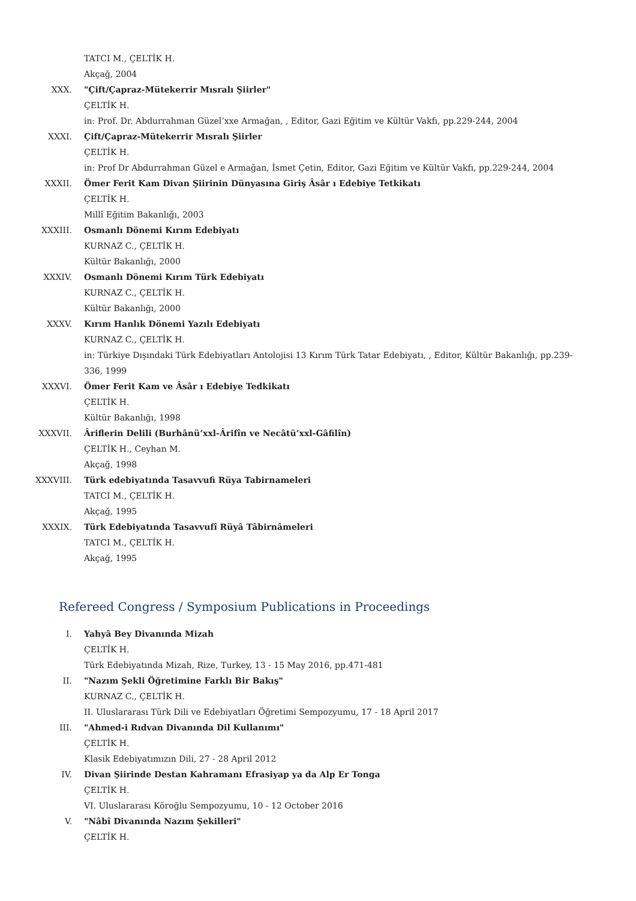TATCI M., ÇELTİK H.
Akçağ, 2004
XXX. "Çift/Çapraz-Mütekerrir Mısralı Şiirler"
ÇELTİK H.
in: Prof. Dr. Abdurrahman Güzel’xxe Armağan, , Editor, Gazi Eğitim ve Kültür Vakfı, pp.229-244, 2004
XXXI. Çift/Çapraz-Mütekerrir Mısralı Şiirler
ÇELTİK H.
in: Prof Dr Abdurrahman Güzel e Armağan, İsmet Çetin, Editor, Gazi Eğitim ve Kültür Vakfı, pp.229-244, 2004
XXXII. Ömer Ferit Kam Divan Şiirinin Dünyasına Giriş Âsâr ı Edebiye Tetkikatı
ÇELTİK H.
Millî Eğitim Bakanlığı, 2003
XXXIII. Osmanlı Dönemi Kırım Edebiyatı
KURNAZ C., ÇELTİK H.
Kültür Bakanlığı, 2000
XXXIV. Osmanlı Dönemi Kırım Türk Edebiyatı
KURNAZ C., ÇELTİK H.
Kültür Bakanlığı, 2000
XXXV. Kırım Hanlık Dönemi Yazılı Edebiyatı
KURNAZ C., ÇELTİK H.
in: Türkiye Dışındaki Türk Edebiyatları Antolojisi 13 Kırım Türk Tatar Edebiyatı, , Editor, Kültür Bakanlığı, pp.239-336, 1999
XXXVI. Ömer Ferit Kam ve Âsâr ı Edebiye Tedkikatı
ÇELTİK H.
Kültür Bakanlığı, 1998
XXXVII. Âriflerin Delili (Burhânü’xxl-Ârifîn ve Necâtü’xxl-Gâfilîn)
ÇELTİK H., Ceyhan M.
Akçağ, 1998
XXXVIII. Türk edebiyatında Tasavvufi Rüya Tabirnameleri
TATCI M., ÇELTİK H.
Akçağ, 1995
XXXIX. Türk Edebiyatında Tasavvufî Rüyâ Tâbirnâmeleri
TATCI M., ÇELTİK H.
Akçağ, 1995
Refereed Congress / Symposium Publications in Proceedings
I. Yahyâ Bey Divanında Mizah
ÇELTİK H.
Türk Edebiyatında Mizah, Rize, Turkey, 13 - 15 May 2016, pp.471-481
II. "Nazım Şekli Öğretimine Farklı Bir Bakış"
KURNAZ C., ÇELTİK H.
II. Uluslararası Türk Dili ve Edebiyatları Öğretimi Sempozyumu, 17 - 18 April 2017
III. "Ahmed-i Rıdvan Divanında Dil Kullanımı"
ÇELTİK H.
Klasik Edebiyatımızın Dili, 27 - 28 April 2012
IV. Divan Şiirinde Destan Kahramanı Efrasiyap ya da Alp Er Tonga
ÇELTİK H.
VI. Uluslararası Köroğlu Sempozyumu, 10 - 12 October 2016
V. "Nâbî Divanında Nazım Şekilleri"
ÇELTİK H.